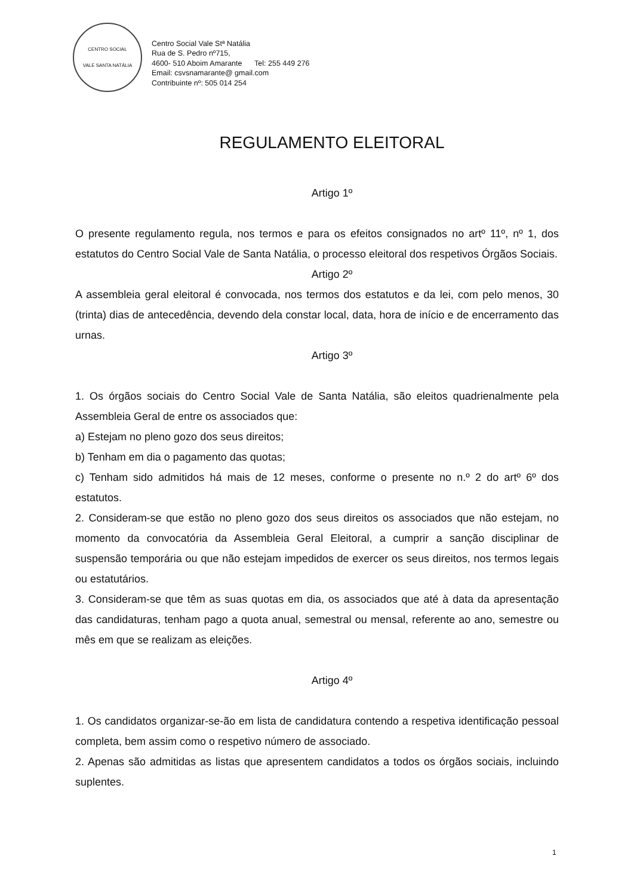CENTRO SOCIAL
VALE SANTA NATÁLIA
Centro Social Vale Stª Natália
Rua de S. Pedro nº715,
4600- 510 Aboim Amarante Tel: 255 449 276
Email: csvsnamarante@ gmail.com
Contribuinte nº: 505 014 254
REGULAMENTO ELEITORAL
Artigo 1º
O presente regulamento regula, nos termos e para os efeitos consignados no artº 11º, nº 1, dos estatutos do Centro Social Vale de Santa Natália, o processo eleitoral dos respetivos Órgãos Sociais.
Artigo 2º
A assembleia geral eleitoral é convocada, nos termos dos estatutos e da lei, com pelo menos, 30 (trinta) dias de antecedência, devendo dela constar local, data, hora de início e de encerramento das urnas.
Artigo 3º
1. Os órgãos sociais do Centro Social Vale de Santa Natália, são eleitos quadrienalmente pela Assembleia Geral de entre os associados que:
a) Estejam no pleno gozo dos seus direitos;
b) Tenham em dia o pagamento das quotas;
c) Tenham sido admitidos há mais de 12 meses, conforme o presente no n.º 2 do artº 6º dos estatutos.
2. Consideram-se que estão no pleno gozo dos seus direitos os associados que não estejam, no momento da convocatória da Assembleia Geral Eleitoral, a cumprir a sanção disciplinar de suspensão temporária ou que não estejam impedidos de exercer os seus direitos, nos termos legais ou estatutários.
3. Consideram-se que têm as suas quotas em dia, os associados que até à data da apresentação das candidaturas, tenham pago a quota anual, semestral ou mensal, referente ao ano, semestre ou mês em que se realizam as eleições.
Artigo 4º
1. Os candidatos organizar-se-ão em lista de candidatura contendo a respetiva identificação pessoal completa, bem assim como o respetivo número de associado.
2. Apenas são admitidas as listas que apresentem candidatos a todos os órgãos sociais, incluindo suplentes.
1